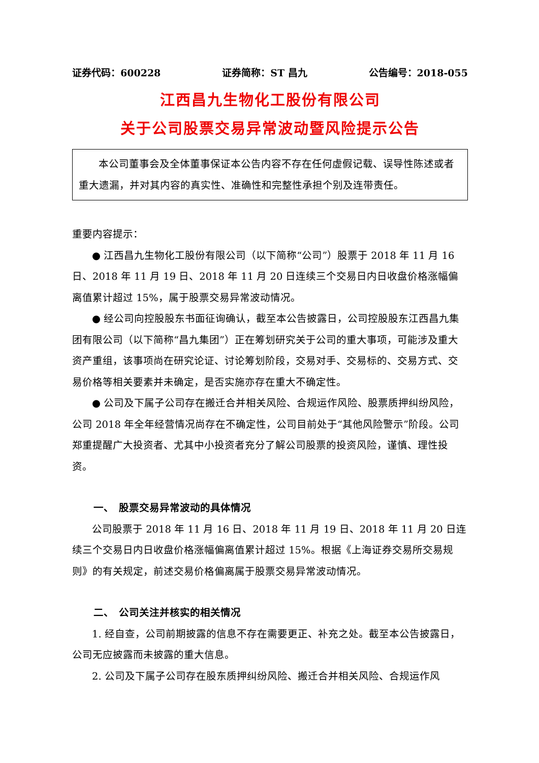证券代码：600228 证券简称：ST 昌九 公告编号：2018-055
江西昌九生物化工股份有限公司
关于公司股票交易异常波动暨风险提示公告
本公司董事会及全体董事保证本公告内容不存在任何虚假记载、误导性陈述或者重大遗漏，并对其内容的真实性、准确性和完整性承担个别及连带责任。
重要内容提示：
● 江西昌九生物化工股份有限公司（以下简称“公司”）股票于 2018 年 11 月 16 日、2018 年 11 月 19 日、2018 年 11 月 20 日连续三个交易日内日收盘价格涨幅偏离值累计超过 15%，属于股票交易异常波动情况。
● 经公司向控股股东书面征询确认，截至本公告披露日，公司控股股东江西昌九集团有限公司（以下简称“昌九集团”）正在筹划研究关于公司的重大事项，可能涉及重大资产重组，该事项尚在研究论证、讨论筹划阶段，交易对手、交易标的、交易方式、交易价格等相关要素并未确定，是否实施亦存在重大不确定性。
● 公司及下属子公司存在搬迁合并相关风险、合规运作风险、股票质押纠纷风险，公司 2018 年全年经营情况尚存在不确定性，公司目前处于“其他风险警示”阶段。公司郑重提醒广大投资者、尤其中小投资者充分了解公司股票的投资风险，谨慎、理性投资。
一、　股票交易异常波动的具体情况
公司股票于 2018 年 11 月 16 日、2018 年 11 月 19 日、2018 年 11 月 20 日连续三个交易日内日收盘价格涨幅偏离值累计超过 15%。根据《上海证券交易所交易规则》的有关规定，前述交易价格偏离属于股票交易异常波动情况。
二、　公司关注并核实的相关情况
1. 经自查，公司前期披露的信息不存在需要更正、补充之处。截至本公告披露日，公司无应披露而未披露的重大信息。
2. 公司及下属子公司存在股东质押纠纷风险、搬迁合并相关风险、合规运作风